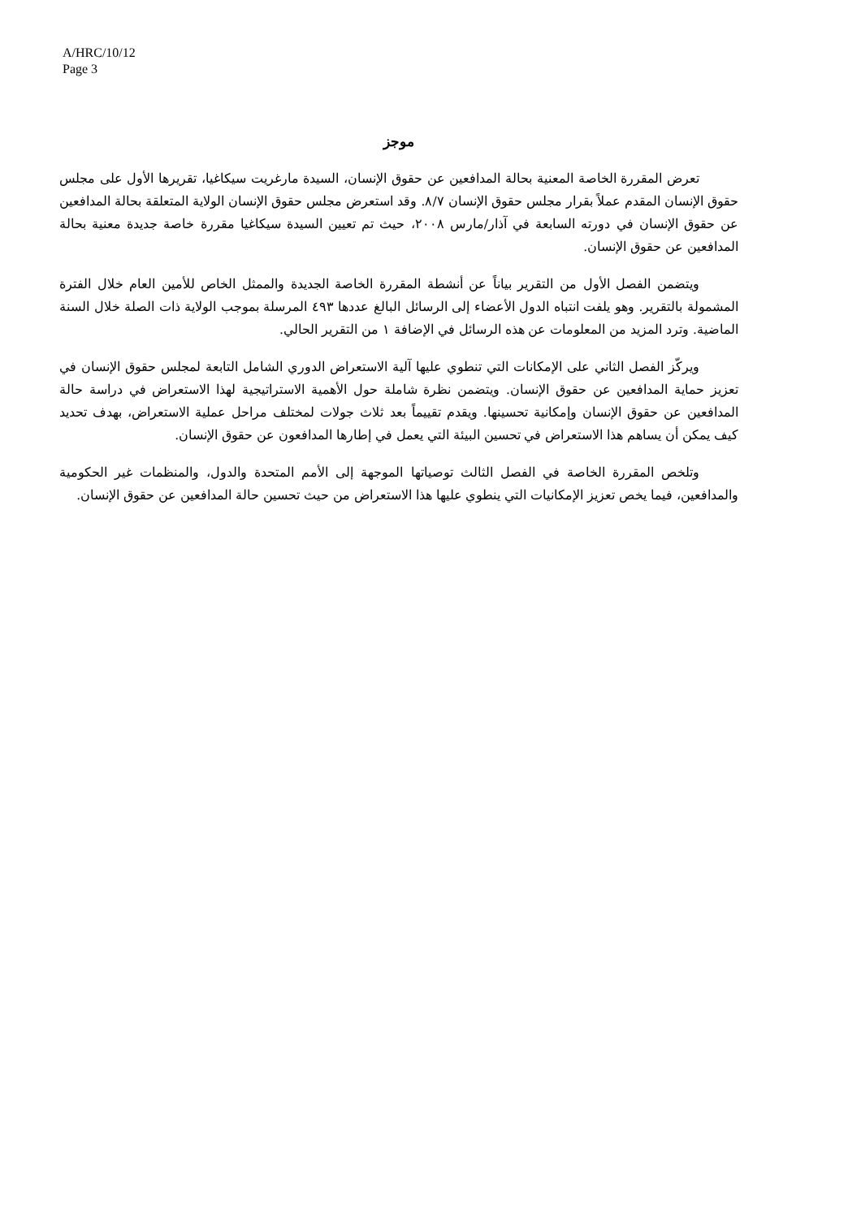A/HRC/10/12
Page 3
موجز
تعرض المقررة الخاصة المعنية بحالة المدافعين عن حقوق الإنسان، السيدة مارغريت سيكاغيا، تقريرها الأول على مجلس حقوق الإنسان المقدم عملاً بقرار مجلس حقوق الإنسان ٨/٧. وقد استعرض مجلس حقوق الإنسان الولاية المتعلقة بحالة المدافعين عن حقوق الإنسان في دورته السابعة في آذار/مارس ٢٠٠٨، حيث تم تعيين السيدة سيكاغيا مقررة خاصة جديدة معنية بحالة المدافعين عن حقوق الإنسان.
ويتضمن الفصل الأول من التقرير بياناً عن أنشطة المقررة الخاصة الجديدة والممثل الخاص للأمين العام خلال الفترة المشمولة بالتقرير. وهو يلفت انتباه الدول الأعضاء إلى الرسائل البالغ عددها ٤٩٣ المرسلة بموجب الولاية ذات الصلة خلال السنة الماضية. وترد المزيد من المعلومات عن هذه الرسائل في الإضافة ١ من التقرير الحالي.
ويركّز الفصل الثاني على الإمكانات التي تنطوي عليها آلية الاستعراض الدوري الشامل التابعة لمجلس حقوق الإنسان في تعزيز حماية المدافعين عن حقوق الإنسان. ويتضمن نظرة شاملة حول الأهمية الاستراتيجية لهذا الاستعراض في دراسة حالة المدافعين عن حقوق الإنسان وإمكانية تحسينها. ويقدم تقييماً بعد ثلاث جولات لمختلف مراحل عملية الاستعراض، بهدف تحديد كيف يمكن أن يساهم هذا الاستعراض في تحسين البيئة التي يعمل في إطارها المدافعون عن حقوق الإنسان.
وتلخص المقررة الخاصة في الفصل الثالث توصياتها الموجهة إلى الأمم المتحدة والدول، والمنظمات غير الحكومية والمدافعين، فيما يخص تعزيز الإمكانيات التي ينطوي عليها هذا الاستعراض من حيث تحسين حالة المدافعين عن حقوق الإنسان.